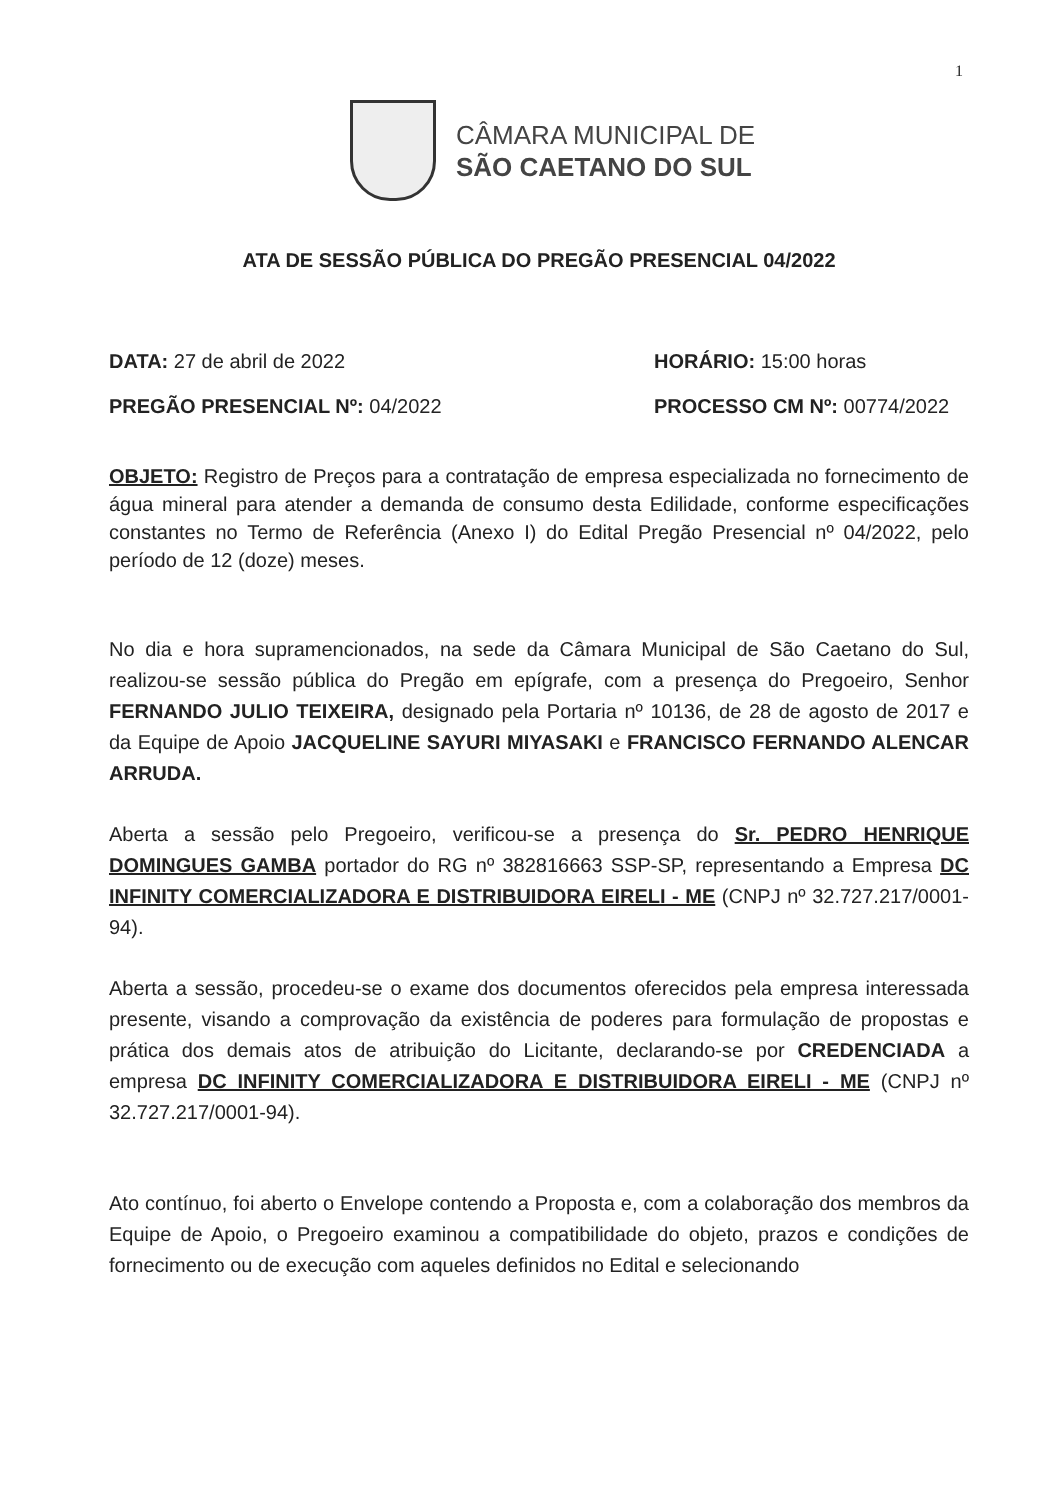1
CÂMARA MUNICIPAL DE
SÃO CAETANO DO SUL
ATA DE SESSÃO PÚBLICA DO PREGÃO PRESENCIAL 04/2022
DATA: 27 de abril de 2022 HORÁRIO: 15:00 horas
PREGÃO PRESENCIAL Nº: 04/2022 PROCESSO CM Nº: 00774/2022
OBJETO: Registro de Preços para a contratação de empresa especializada no fornecimento de água mineral para atender a demanda de consumo desta Edilidade, conforme especificações constantes no Termo de Referência (Anexo I) do Edital Pregão Presencial nº 04/2022, pelo período de 12 (doze) meses.
No dia e hora supramencionados, na sede da Câmara Municipal de São Caetano do Sul, realizou-se sessão pública do Pregão em epígrafe, com a presença do Pregoeiro, Senhor FERNANDO JULIO TEIXEIRA, designado pela Portaria nº 10136, de 28 de agosto de 2017 e da Equipe de Apoio JACQUELINE SAYURI MIYASAKI e FRANCISCO FERNANDO ALENCAR ARRUDA.
Aberta a sessão pelo Pregoeiro, verificou-se a presença do Sr. PEDRO HENRIQUE DOMINGUES GAMBA portador do RG nº 382816663 SSP-SP, representando a Empresa DC INFINITY COMERCIALIZADORA E DISTRIBUIDORA EIRELI - ME (CNPJ nº 32.727.217/0001-94).
Aberta a sessão, procedeu-se o exame dos documentos oferecidos pela empresa interessada presente, visando a comprovação da existência de poderes para formulação de propostas e prática dos demais atos de atribuição do Licitante, declarando-se por CREDENCIADA a empresa DC INFINITY COMERCIALIZADORA E DISTRIBUIDORA EIRELI - ME (CNPJ nº 32.727.217/0001-94).
Ato contínuo, foi aberto o Envelope contendo a Proposta e, com a colaboração dos membros da Equipe de Apoio, o Pregoeiro examinou a compatibilidade do objeto, prazos e condições de fornecimento ou de execução com aqueles definidos no Edital e selecionando